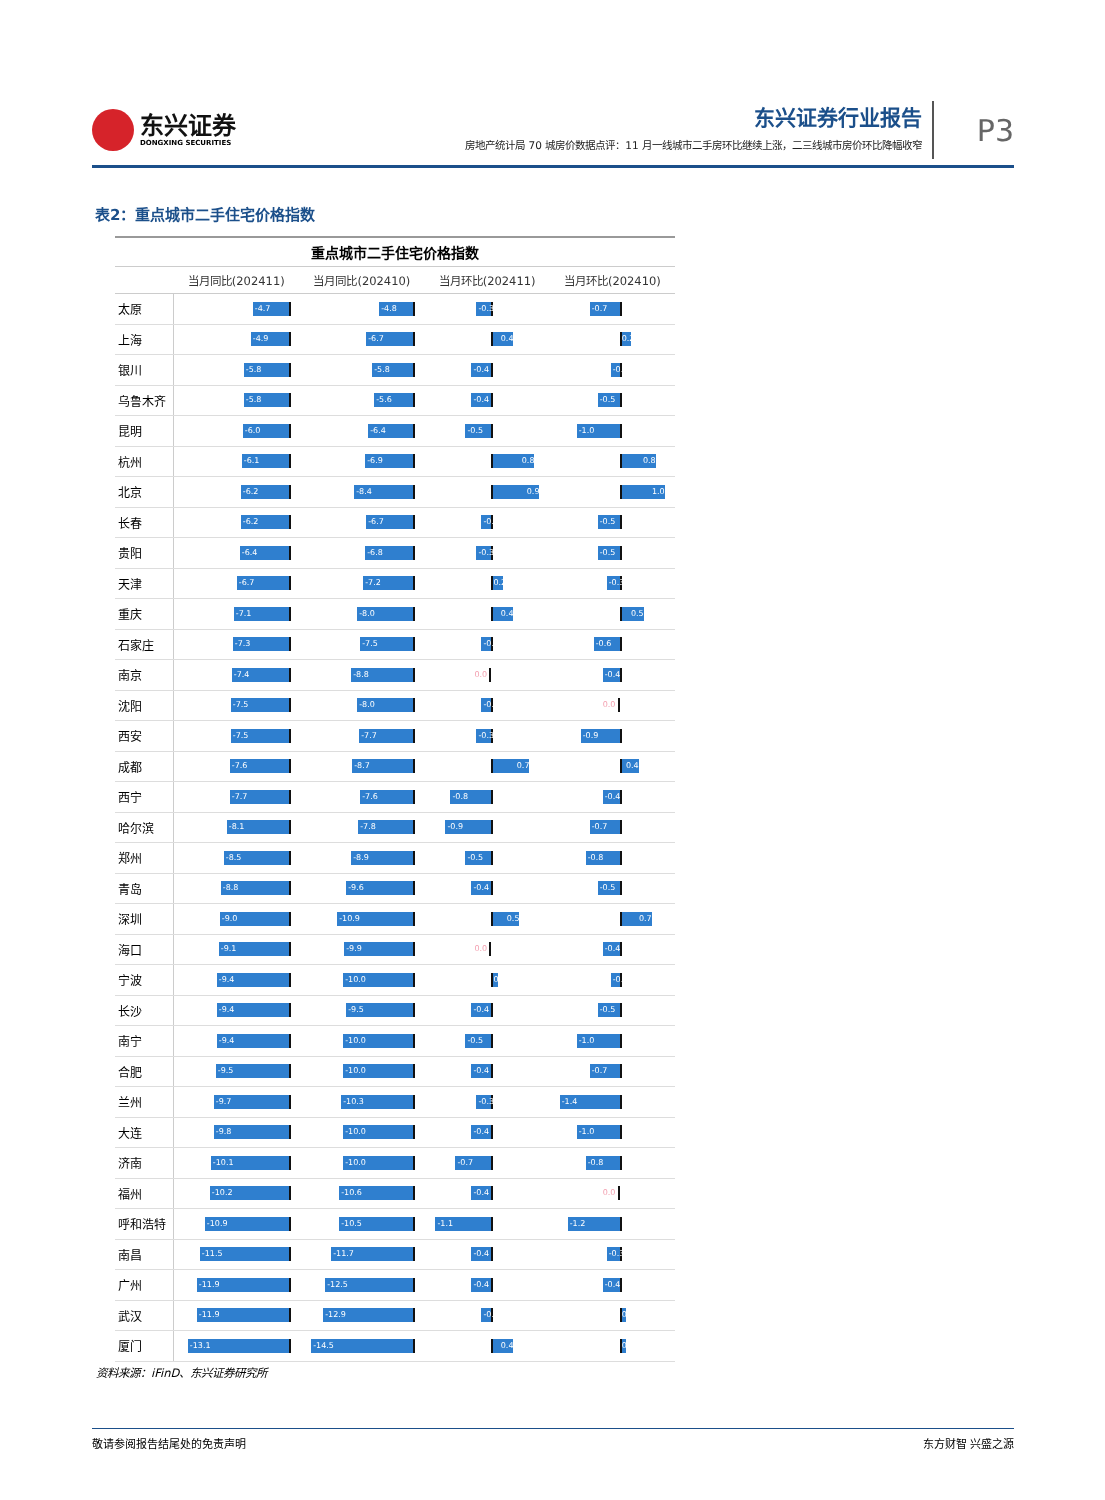东兴证券
DONGXING SECURITIES
东兴证券行业报告
房地产统计局 70 城房价数据点评：11 月一线城市二手房环比继续上涨，二三线城市房价环比降幅收窄
P3
表2：重点城市二手住宅价格指数
| 重点城市二手住宅价格指数 | | | | |
| --- | --- | --- | --- | --- |
| | 当月同比(202411) | 当月同比(202410) | 当月环比(202411) | 当月环比(202410) |
| 太原 | -4.7 | -4.8 | -0.3 | -0.7 |
| 上海 | -4.9 | -6.7 | 0.4 | 0.2 |
| 银川 | -5.8 | -5.8 | -0.4 | -0.2 |
| 乌鲁木齐 | -5.8 | -5.6 | -0.4 | -0.5 |
| 昆明 | -6.0 | -6.4 | -0.5 | -1.0 |
| 杭州 | -6.1 | -6.9 | 0.8 | 0.8 |
| 北京 | -6.2 | -8.4 | 0.9 | 1.0 |
| 长春 | -6.2 | -6.7 | -0.2 | -0.5 |
| 贵阳 | -6.4 | -6.8 | -0.3 | -0.5 |
| 天津 | -6.7 | -7.2 | 0.2 | -0.3 |
| 重庆 | -7.1 | -8.0 | 0.4 | 0.5 |
| 石家庄 | -7.3 | -7.5 | -0.2 | -0.6 |
| 南京 | -7.4 | -8.8 | 0.0 | -0.4 |
| 沈阳 | -7.5 | -8.0 | -0.2 | 0.0 |
| 西安 | -7.5 | -7.7 | -0.3 | -0.9 |
| 成都 | -7.6 | -8.7 | 0.7 | 0.4 |
| 西宁 | -7.7 | -7.6 | -0.8 | -0.4 |
| 哈尔滨 | -8.1 | -7.8 | -0.9 | -0.7 |
| 郑州 | -8.5 | -8.9 | -0.5 | -0.8 |
| 青岛 | -8.8 | -9.6 | -0.4 | -0.5 |
| 深圳 | -9.0 | -10.9 | 0.5 | 0.7 |
| 海口 | -9.1 | -9.9 | 0.0 | -0.4 |
| 宁波 | -9.4 | -10.0 | 0.1 | -0.2 |
| 长沙 | -9.4 | -9.5 | -0.4 | -0.5 |
| 南宁 | -9.4 | -10.0 | -0.5 | -1.0 |
| 合肥 | -9.5 | -10.0 | -0.4 | -0.7 |
| 兰州 | -9.7 | -10.3 | -0.3 | -1.4 |
| 大连 | -9.8 | -10.0 | -0.4 | -1.0 |
| 济南 | -10.1 | -10.0 | -0.7 | -0.8 |
| 福州 | -10.2 | -10.6 | -0.4 | 0.0 |
| 呼和浩特 | -10.9 | -10.5 | -1.1 | -1.2 |
| 南昌 | -11.5 | -11.7 | -0.4 | -0.3 |
| 广州 | -11.9 | -12.5 | -0.4 | -0.4 |
| 武汉 | -11.9 | -12.9 | -0.2 | 0.1 |
| 厦门 | -13.1 | -14.5 | 0.4 | 0.1 |
资料来源：iFinD、东兴证券研究所
敬请参阅报告结尾处的免责声明 东方财智 兴盛之源